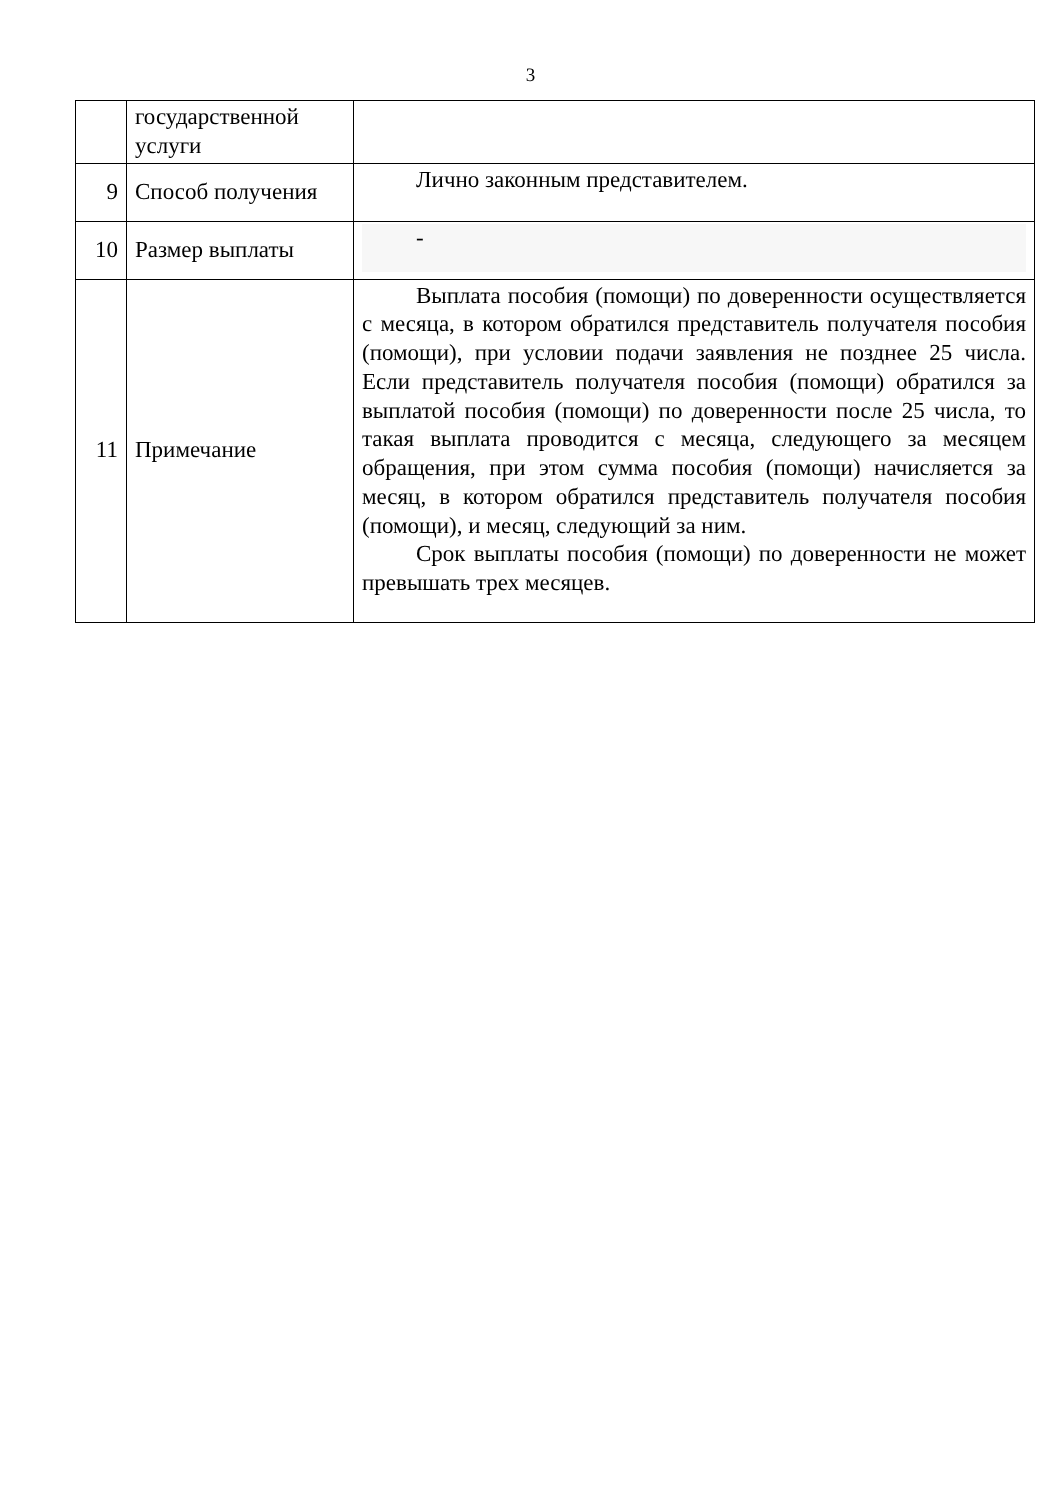3
| | государственной услуги | |
| 9 | Способ получения | Лично законным представителем. |
| 10 | Размер выплаты | - |
| 11 | Примечание | Выплата пособия (помощи) по доверенности осуществляется с месяца, в котором обратился представитель получателя пособия (помощи), при условии подачи заявления не позднее 25 числа. Если представитель получателя пособия (помощи) обратился за выплатой пособия (помощи) по доверенности после 25 числа, то такая выплата проводится с месяца, следующего за месяцем обращения, при этом сумма пособия (помощи) начисляется за месяц, в котором обратился представитель получателя пособия (помощи), и месяц, следующий за ним. Срок выплаты пособия (помощи) по доверенности не может превышать трех месяцев. |